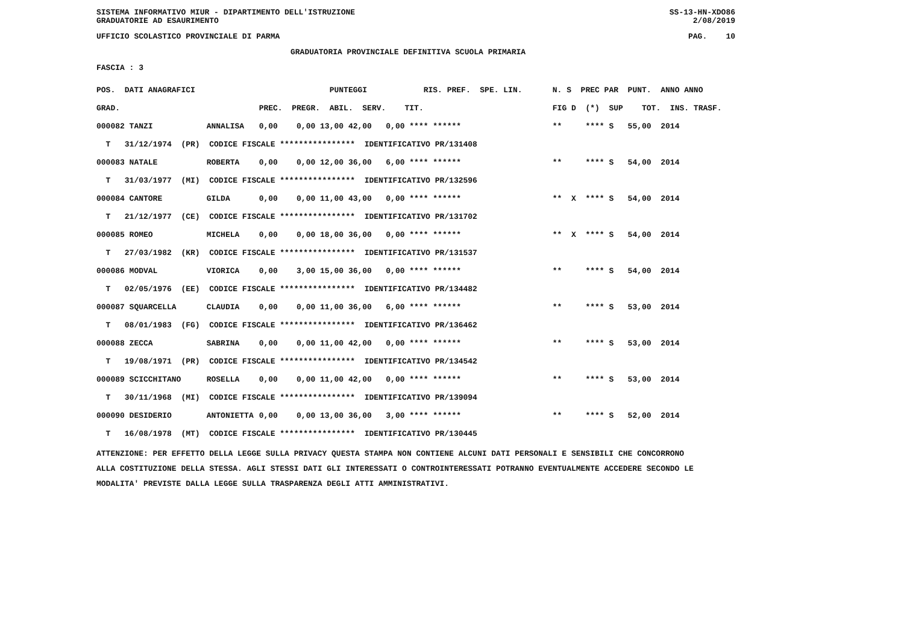SISTEMA INFORMATIVO MIUR - DIPARTIMENTO DELL'ISTRUZIONE SS-13-HN-XDO86
GRADUATORIE AD ESAURIMENTO 2/08/2019
UFFICIO SCOLASTICO PROVINCIALE DI PARMA PAG. 10
GRADUATORIA PROVINCIALE DEFINITIVA SCUOLA PRIMARIA
FASCIA : 3
| POS. DATI ANAGRAFICI | | PUNTEGGI RIS. PREF. SPE. LIN. | N. S PREC PAR PUNT. ANNO ANNO |
| --- | --- | --- | --- |
| GRAD. | | PREC. PREGR. ABIL. SERV. TIT. | FIG D (*) SUP TOT. INS. TRASF. |
| 000082 TANZI | ANNALISA | 0,00 0,00 13,00 42,00 0,00 **** ****** | ** **** S 55,00 2014 |
| T 31/12/1974 (PR) CODICE FISCALE **************** IDENTIFICATIVO PR/131408 | | | |
| 000083 NATALE | ROBERTA | 0,00 0,00 12,00 36,00 6,00 **** ****** | ** **** S 54,00 2014 |
| T 31/03/1977 (MI) CODICE FISCALE **************** IDENTIFICATIVO PR/132596 | | | |
| 000084 CANTORE | GILDA | 0,00 0,00 11,00 43,00 0,00 **** ****** | ** X **** S 54,00 2014 |
| T 21/12/1977 (CE) CODICE FISCALE **************** IDENTIFICATIVO PR/131702 | | | |
| 000085 ROMEO | MICHELA | 0,00 0,00 18,00 36,00 0,00 **** ****** | ** X **** S 54,00 2014 |
| T 27/03/1982 (KR) CODICE FISCALE **************** IDENTIFICATIVO PR/131537 | | | |
| 000086 MODVAL | VIORICA | 0,00 3,00 15,00 36,00 0,00 **** ****** | ** **** S 54,00 2014 |
| T 02/05/1976 (EE) CODICE FISCALE **************** IDENTIFICATIVO PR/134482 | | | |
| 000087 SQUARCELLA | CLAUDIA | 0,00 0,00 11,00 36,00 6,00 **** ****** | ** **** S 53,00 2014 |
| T 08/01/1983 (FG) CODICE FISCALE **************** IDENTIFICATIVO PR/136462 | | | |
| 000088 ZECCA | SABRINA | 0,00 0,00 11,00 42,00 0,00 **** ****** | ** **** S 53,00 2014 |
| T 19/08/1971 (PR) CODICE FISCALE **************** IDENTIFICATIVO PR/134542 | | | |
| 000089 SCICCHITANO | ROSELLA | 0,00 0,00 11,00 42,00 0,00 **** ****** | ** **** S 53,00 2014 |
| T 30/11/1968 (MI) CODICE FISCALE **************** IDENTIFICATIVO PR/139094 | | | |
| 000090 DESIDERIO | ANTONIETTA | 0,00 0,00 13,00 36,00 3,00 **** ****** | ** **** S 52,00 2014 |
| T 16/08/1978 (MT) CODICE FISCALE **************** IDENTIFICATIVO PR/130445 | | | |
ATTENZIONE: PER EFFETTO DELLA LEGGE SULLA PRIVACY QUESTA STAMPA NON CONTIENE ALCUNI DATI PERSONALI E SENSIBILI CHE CONCORRONO
ALLA COSTITUZIONE DELLA STESSA. AGLI STESSI DATI GLI INTERESSATI O CONTROINTERESSATI POTRANNO EVENTUALMENTE ACCEDERE SECONDO LE
MODALITA' PREVISTE DALLA LEGGE SULLA TRASPARENZA DEGLI ATTI AMMINISTRATIVI.